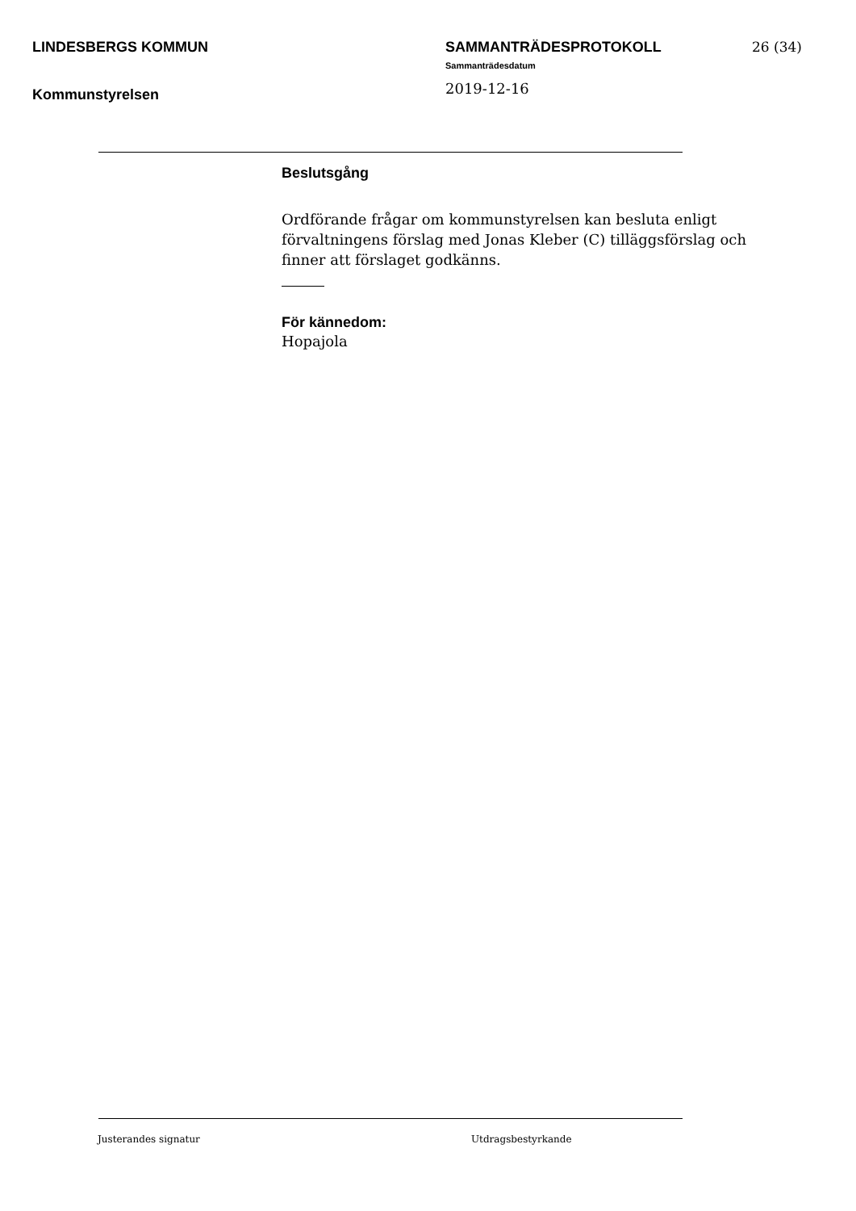LINDESBERGS KOMMUN
Kommunstyrelsen
SAMMANTRÄDESPROTOKOLL
Sammanträdesdatum
2019-12-16
26 (34)
Beslutsgång
Ordförande frågar om kommunstyrelsen kan besluta enligt förvaltningens förslag med Jonas Kleber (C) tilläggsförslag och finner att förslaget godkänns.
För kännedom:
Hopajola
Justerandes signatur Utdragsbestyrkande